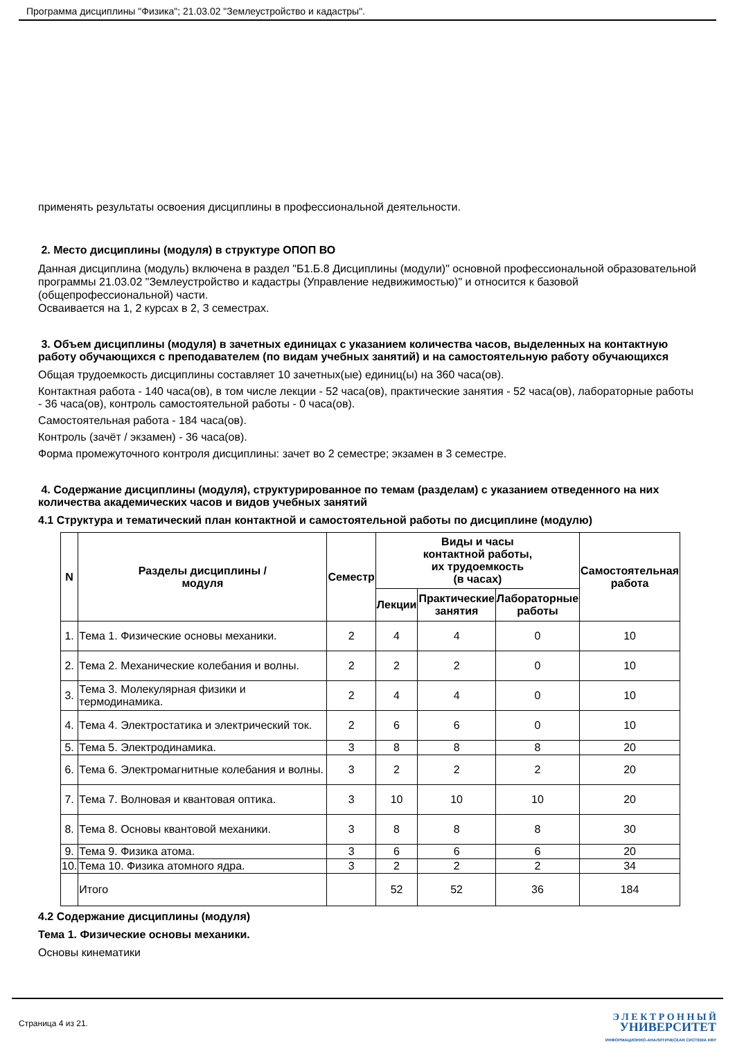Программа дисциплины "Физика"; 21.03.02 "Землеустройство и кадастры".
применять результаты освоения дисциплины в профессиональной деятельности.
2. Место дисциплины (модуля) в структуре ОПОП ВО
Данная дисциплина (модуль) включена в раздел "Б1.Б.8 Дисциплины (модули)" основной профессиональной образовательной программы 21.03.02 "Землеустройство и кадастры (Управление недвижимостью)" и относится к базовой (общепрофессиональной) части.
Осваивается на 1, 2 курсах в 2, 3 семестрах.
3. Объем дисциплины (модуля) в зачетных единицах с указанием количества часов, выделенных на контактную работу обучающихся с преподавателем (по видам учебных занятий) и на самостоятельную работу обучающихся
Общая трудоемкость дисциплины составляет 10 зачетных(ые) единиц(ы) на 360 часа(ов).
Контактная работа - 140 часа(ов), в том числе лекции - 52 часа(ов), практические занятия - 52 часа(ов), лабораторные работы - 36 часа(ов), контроль самостоятельной работы - 0 часа(ов).
Самостоятельная работа - 184 часа(ов).
Контроль (зачёт / экзамен) - 36 часа(ов).
Форма промежуточного контроля дисциплины: зачет во 2 семестре; экзамен в 3 семестре.
4. Содержание дисциплины (модуля), структурированное по темам (разделам) с указанием отведенного на них количества академических часов и видов учебных занятий
4.1 Структура и тематический план контактной и самостоятельной работы по дисциплине (модулю)
| N | Разделы дисциплины / модуля | Семестр | Виды и часы контактной работы, их трудоемкость (в часах) | | | Самостоятельная работа |
| --- | --- | --- | --- | --- | --- | --- |
| | | | Лекции | Практические занятия | Лабораторные работы | |
| 1. | Тема 1. Физические основы механики. | 2 | 4 | 4 | 0 | 10 |
| 2. | Тема 2. Механические колебания и волны. | 2 | 2 | 2 | 0 | 10 |
| 3. | Тема 3. Молекулярная физики и термодинамика. | 2 | 4 | 4 | 0 | 10 |
| 4. | Тема 4. Электростатика и электрический ток. | 2 | 6 | 6 | 0 | 10 |
| 5. | Тема 5. Электродинамика. | 3 | 8 | 8 | 8 | 20 |
| 6. | Тема 6. Электромагнитные колебания и волны. | 3 | 2 | 2 | 2 | 20 |
| 7. | Тема 7. Волновая и квантовая оптика. | 3 | 10 | 10 | 10 | 20 |
| 8. | Тема 8. Основы квантовой механики. | 3 | 8 | 8 | 8 | 30 |
| 9. | Тема 9. Физика атома. | 3 | 6 | 6 | 6 | 20 |
| 10. | Тема 10. Физика атомного ядра. | 3 | 2 | 2 | 2 | 34 |
| | Итого | | 52 | 52 | 36 | 184 |
4.2 Содержание дисциплины (модуля)
Тема 1. Физические основы механики.
Основы кинематики
Страница 4 из 21.
Э Л Е К Т Р О Н Н Ы Й
УНИВЕРСИТЕТ
ИНФОРМАЦИОННО-АНАЛИТИЧЕСКАЯ СИСТЕМА КФУ